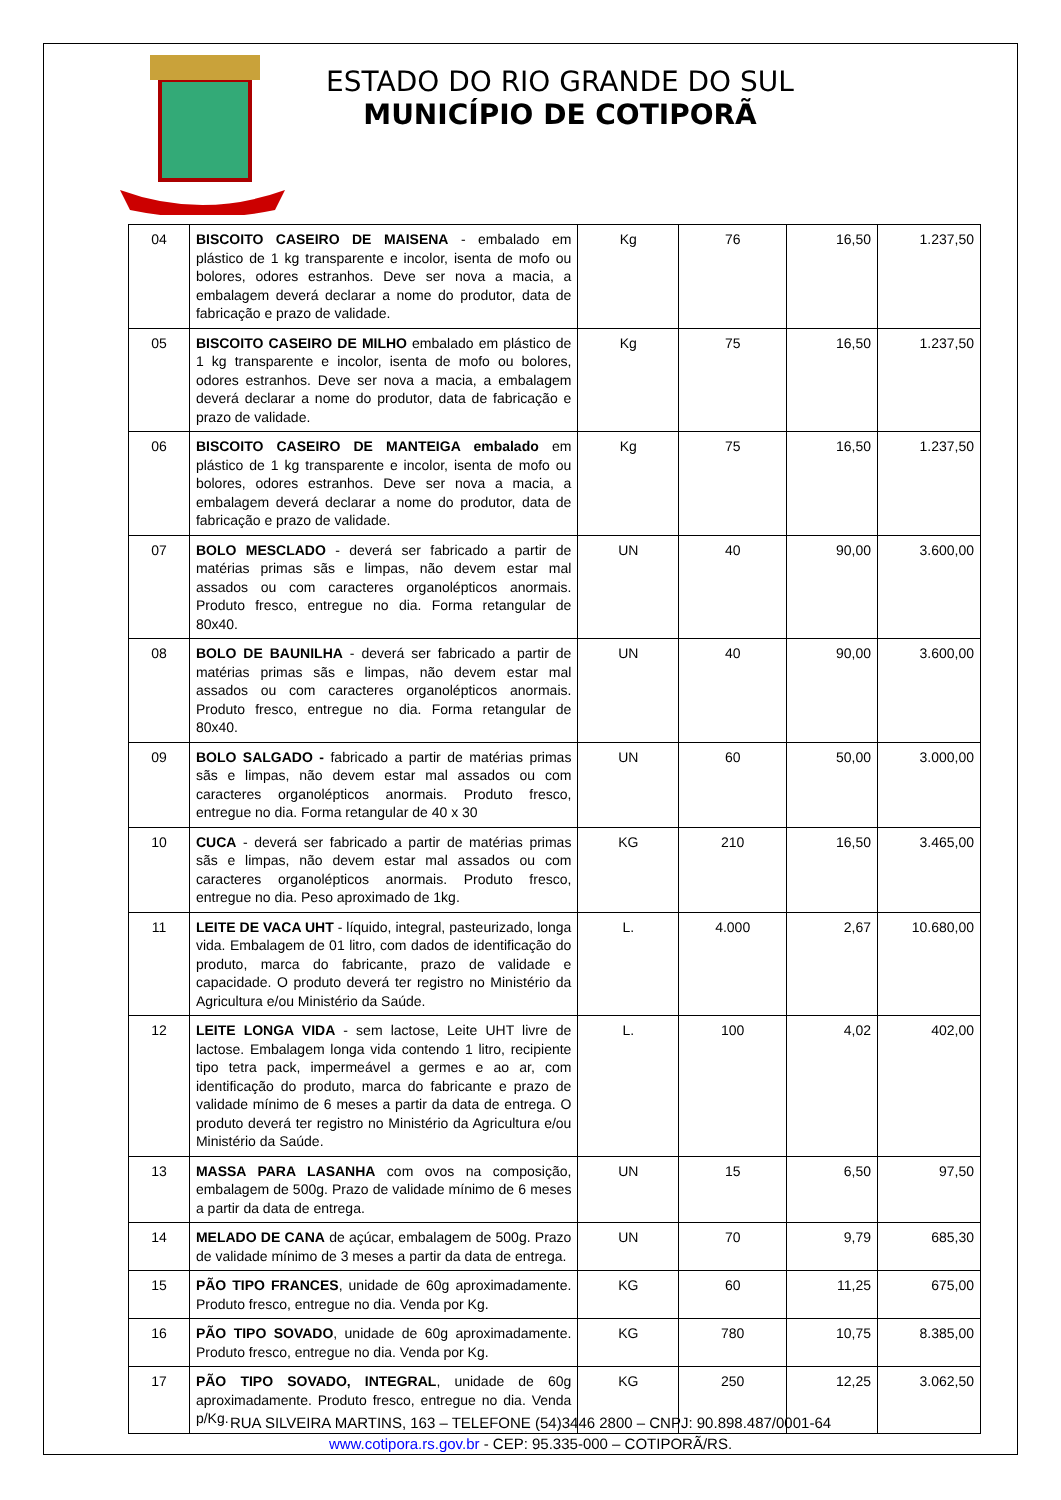ESTADO DO RIO GRANDE DO SUL
MUNICÍPIO DE COTIPORÃ
| 04 | BISCOITO CASEIRO DE MAISENA - embalado em plástico de 1 kg transparente e incolor, isenta de mofo ou bolores, odores estranhos. Deve ser nova a macia, a embalagem deverá declarar a nome do produtor, data de fabricação e prazo de validade. | Kg | 76 | 16,50 | 1.237,50 |
| 05 | BISCOITO CASEIRO DE MILHO embalado em plástico de 1 kg transparente e incolor, isenta de mofo ou bolores, odores estranhos. Deve ser nova a macia, a embalagem deverá declarar a nome do produtor, data de fabricação e prazo de validade. | Kg | 75 | 16,50 | 1.237,50 |
| 06 | BISCOITO CASEIRO DE MANTEIGA embalado em plástico de 1 kg transparente e incolor, isenta de mofo ou bolores, odores estranhos. Deve ser nova a macia, a embalagem deverá declarar a nome do produtor, data de fabricação e prazo de validade. | Kg | 75 | 16,50 | 1.237,50 |
| 07 | BOLO MESCLADO - deverá ser fabricado a partir de matérias primas sãs e limpas, não devem estar mal assados ou com caracteres organolépticos anormais. Produto fresco, entregue no dia. Forma retangular de 80x40. | UN | 40 | 90,00 | 3.600,00 |
| 08 | BOLO DE BAUNILHA - deverá ser fabricado a partir de matérias primas sãs e limpas, não devem estar mal assados ou com caracteres organolépticos anormais. Produto fresco, entregue no dia. Forma retangular de 80x40. | UN | 40 | 90,00 | 3.600,00 |
| 09 | BOLO SALGADO - fabricado a partir de matérias primas sãs e limpas, não devem estar mal assados ou com caracteres organolépticos anormais. Produto fresco, entregue no dia. Forma retangular de 40 x 30 | UN | 60 | 50,00 | 3.000,00 |
| 10 | CUCA - deverá ser fabricado a partir de matérias primas sãs e limpas, não devem estar mal assados ou com caracteres organolépticos anormais. Produto fresco, entregue no dia. Peso aproximado de 1kg. | KG | 210 | 16,50 | 3.465,00 |
| 11 | LEITE DE VACA UHT - líquido, integral, pasteurizado, longa vida. Embalagem de 01 litro, com dados de identificação do produto, marca do fabricante, prazo de validade e capacidade. O produto deverá ter registro no Ministério da Agricultura e/ou Ministério da Saúde. | L. | 4.000 | 2,67 | 10.680,00 |
| 12 | LEITE LONGA VIDA - sem lactose, Leite UHT livre de lactose. Embalagem longa vida contendo 1 litro, recipiente tipo tetra pack, impermeável a germes e ao ar, com identificação do produto, marca do fabricante e prazo de validade mínimo de 6 meses a partir da data de entrega. O produto deverá ter registro no Ministério da Agricultura e/ou Ministério da Saúde. | L. | 100 | 4,02 | 402,00 |
| 13 | MASSA PARA LASANHA com ovos na composição, embalagem de 500g. Prazo de validade mínimo de 6 meses a partir da data de entrega. | UN | 15 | 6,50 | 97,50 |
| 14 | MELADO DE CANA de açúcar, embalagem de 500g. Prazo de validade mínimo de 3 meses a partir da data de entrega. | UN | 70 | 9,79 | 685,30 |
| 15 | PÃO TIPO FRANCES , unidade de 60g aproximadamente. Produto fresco, entregue no dia. Venda por Kg. | KG | 60 | 11,25 | 675,00 |
| 16 | PÃO TIPO SOVADO , unidade de 60g aproximadamente. Produto fresco, entregue no dia. Venda por Kg. | KG | 780 | 10,75 | 8.385,00 |
| 17 | PÃO TIPO SOVADO, INTEGRAL , unidade de 60g aproximadamente. Produto fresco, entregue no dia. Venda p/Kg. | KG | 250 | 12,25 | 3.062,50 |
RUA SILVEIRA MARTINS, 163 – TELEFONE (54)3446 2800 – CNPJ: 90.898.487/0001-64
www.cotipora.rs.gov.br - CEP: 95.335-000 – COTIPORÃ/RS.